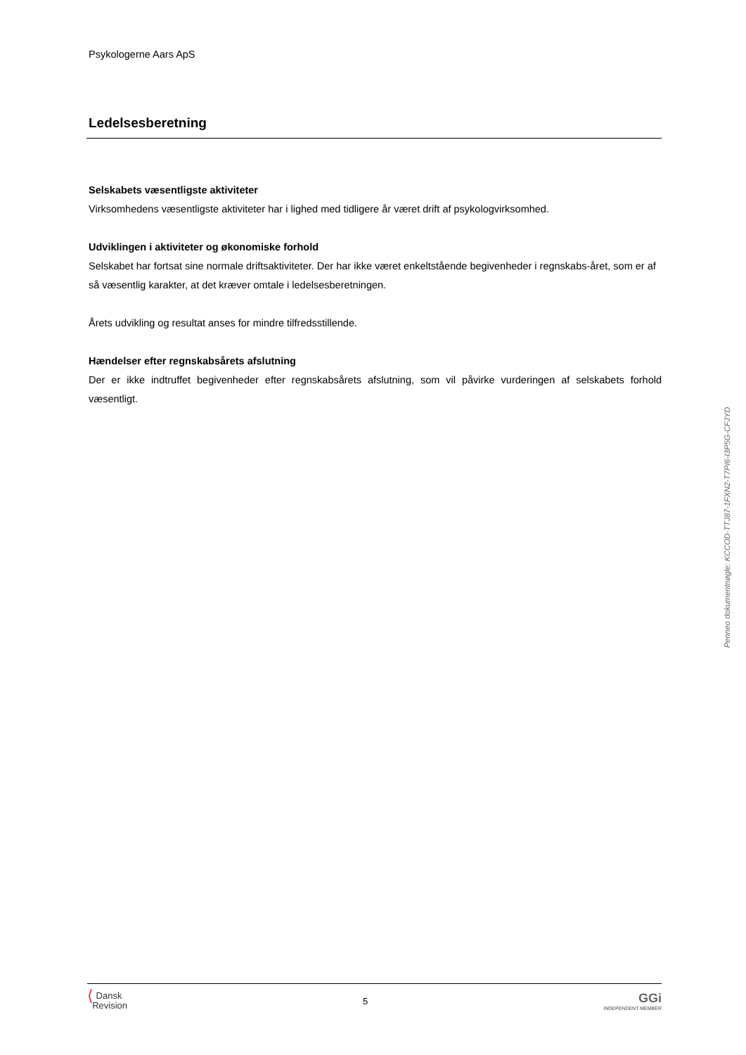Psykologerne Aars ApS
Ledelsesberetning
Selskabets væsentligste aktiviteter
Virksomhedens væsentligste aktiviteter har i lighed med tidligere år været drift af psykologvirksomhed.
Udviklingen i aktiviteter og økonomiske forhold
Selskabet har fortsat sine normale driftsaktiviteter. Der har ikke været enkeltstående begivenheder i regnskabs-året, som er af så væsentlig karakter, at det kræver omtale i ledelsesberetningen.
Årets udvikling og resultat anses for mindre tilfredsstillende.
Hændelser efter regnskabsårets afslutning
Der er ikke indtruffet begivenheder efter regnskabsårets afslutning, som vil påvirke vurderingen af selskabets forhold væsentligt.
Penneo dokumentnøgle: KCCOD-TTJ87-1FXN2-T7PI6-I3P5G-CFJYD
⟨ Dansk
Revision
5
GGi
INDEPENDENT MEMBER